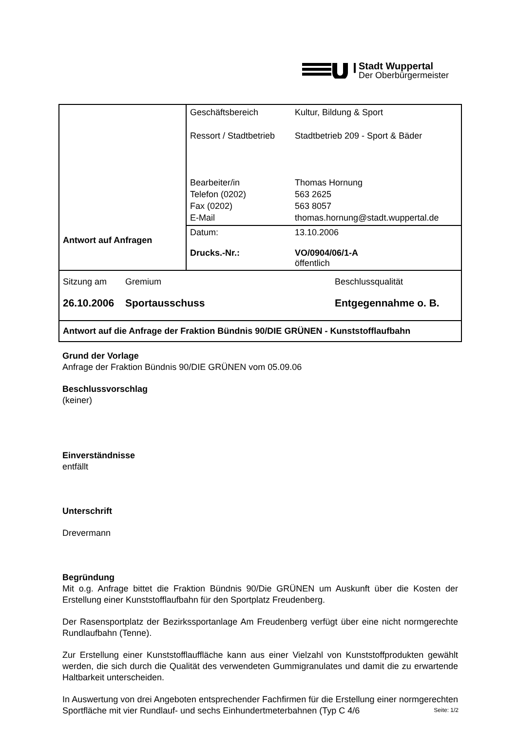Stadt Wuppertal
Der Oberbürgermeister
| Antwort auf Anfragen | Geschäftsbereich Ressort / Stadtbetrieb Bearbeiter/in Telefon (0202) Fax (0202) E-Mail Kultur, Bildung & Sport Stadtbetrieb 209 - Sport & Bäder Thomas Hornung 563 2625 563 8057 thomas.hornung@stadt.wuppertal.de |
| | Datum: Drucks.-Nr.: 13.10.2006 VO/0904/06/1-A öffentlich |
| Sitzung am 26.10.2006 Gremium Sportausschuss Beschlussqualität Entgegennahme o. B. | |
| Antwort auf die Anfrage der Fraktion Bündnis 90/DIE GRÜNEN - Kunststofflaufbahn | |
Grund der Vorlage
Anfrage der Fraktion Bündnis 90/DIE GRÜNEN vom 05.09.06
Beschlussvorschlag
(keiner)
Einverständnisse
entfällt
Unterschrift
Drevermann
Begründung
Mit o.g. Anfrage bittet die Fraktion Bündnis 90/Die GRÜNEN um Auskunft über die Kosten der Erstellung einer Kunststofflaufbahn für den Sportplatz Freudenberg.
Der Rasensportplatz der Bezirkssportanlage Am Freudenberg verfügt über eine nicht normgerechte Rundlaufbahn (Tenne).
Zur Erstellung einer Kunststofflauffläche kann aus einer Vielzahl von Kunststoffprodukten gewählt werden, die sich durch die Qualität des verwendeten Gummigranulates und damit die zu erwartende Haltbarkeit unterscheiden.
In Auswertung von drei Angeboten entsprechender Fachfirmen für die Erstellung einer normgerechten Sportfläche mit vier Rundlauf- und sechs Einhundertmeterbahnen (Typ C 4/6
Seite: 1/2